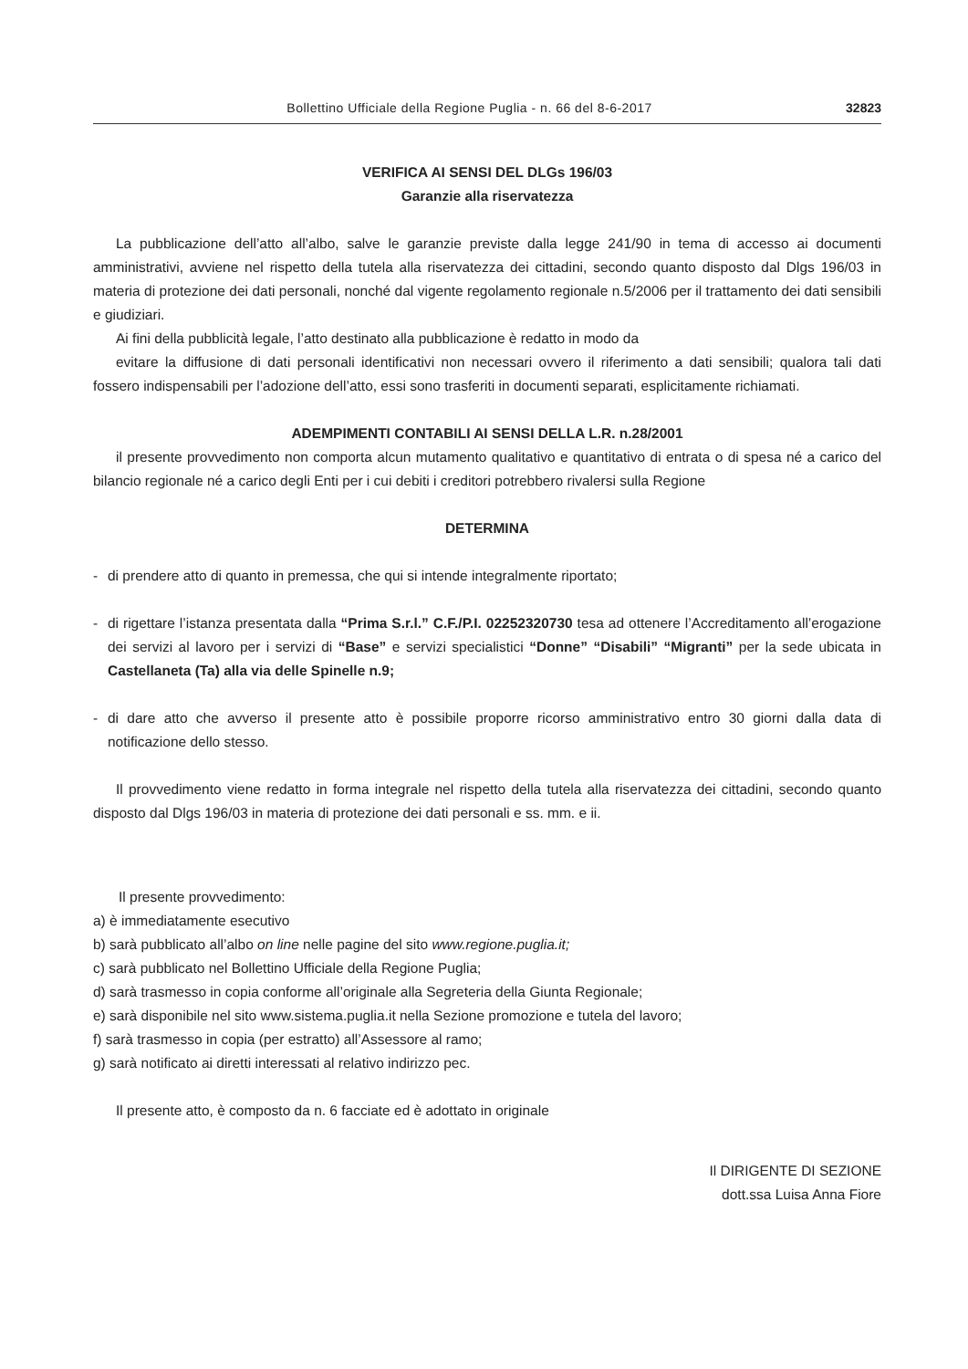Bollettino Ufficiale della Regione Puglia - n. 66 del 8-6-2017 32823
VERIFICA AI SENSI DEL DLGs 196/03
Garanzie alla riservatezza
La pubblicazione dell’atto all’albo, salve le garanzie previste dalla legge 241/90 in tema di accesso ai documenti amministrativi, avviene nel rispetto della tutela alla riservatezza dei cittadini, secondo quanto disposto dal Dlgs 196/03 in materia di protezione dei dati personali, nonché dal vigente regolamento regionale n.5/2006 per il trattamento dei dati sensibili e giudiziari.
Ai fini della pubblicità legale, l’atto destinato alla pubblicazione è redatto in modo da
evitare la diffusione di dati personali identificativi non necessari ovvero il riferimento a dati sensibili; qualora tali dati fossero indispensabili per l’adozione dell’atto, essi sono trasferiti in documenti separati, esplicitamente richiamati.
ADEMPIMENTI CONTABILI AI SENSI DELLA L.R. n.28/2001
il presente provvedimento non comporta alcun mutamento qualitativo e quantitativo di entrata o di spesa né a carico del bilancio regionale né a carico degli Enti per i cui debiti i creditori potrebbero rivalersi sulla Regione
DETERMINA
- di prendere atto di quanto in premessa, che qui si intende integralmente riportato;
- di rigettare l’istanza presentata dalla “Prima S.r.l.” C.F./P.I. 02252320730 tesa ad ottenere l’Accreditamento all’erogazione dei servizi al lavoro per i servizi di “Base” e servizi specialistici “Donne” “Disabili” “Migranti” per la sede ubicata in Castellaneta (Ta) alla via delle Spinelle n.9;
- di dare atto che avverso il presente atto è possibile proporre ricorso amministrativo entro 30 giorni dalla data di notificazione dello stesso.
Il provvedimento viene redatto in forma integrale nel rispetto della tutela alla riservatezza dei cittadini, secondo quanto disposto dal Dlgs 196/03 in materia di protezione dei dati personali e ss. mm. e ii.
Il presente provvedimento:
a) è immediatamente esecutivo
b) sarà pubblicato all’albo on line nelle pagine del sito www.regione.puglia.it;
c) sarà pubblicato nel Bollettino Ufficiale della Regione Puglia;
d) sarà trasmesso in copia conforme all’originale alla Segreteria della Giunta Regionale;
e) sarà disponibile nel sito www.sistema.puglia.it nella Sezione promozione e tutela del lavoro;
f) sarà trasmesso in copia (per estratto) all’Assessore al ramo;
g) sarà notificato ai diretti interessati al relativo indirizzo pec.
Il presente atto, è composto da n. 6 facciate ed è adottato in originale
Il DIRIGENTE DI SEZIONE
dott.ssa Luisa Anna Fiore